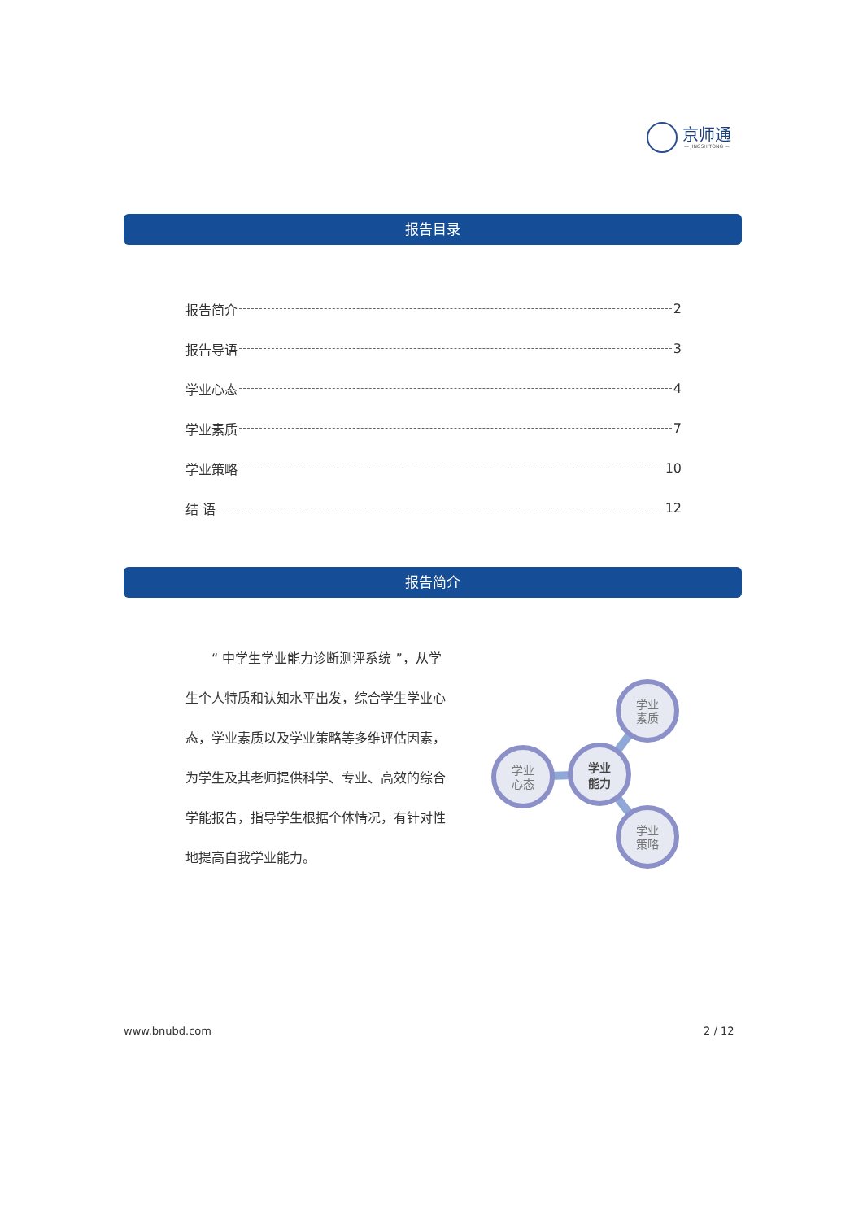京师通
— JINGSHITONG —
报告目录
报告简介 2
报告导语 3
学业心态 4
学业素质 7
学业策略 10
结 语 12
报告简介
　　“ 中学生学业能力诊断测评系统 ”，从学生个人特质和认知水平出发，综合学生学业心态，学业素质以及学业策略等多维评估因素，为学生及其老师提供科学、专业、高效的综合学能报告，指导学生根据个体情况，有针对性地提高自我学业能力。
学业
心态
学业
能力
学业
素质
学业
策略
www.bnubd.com 2 / 12